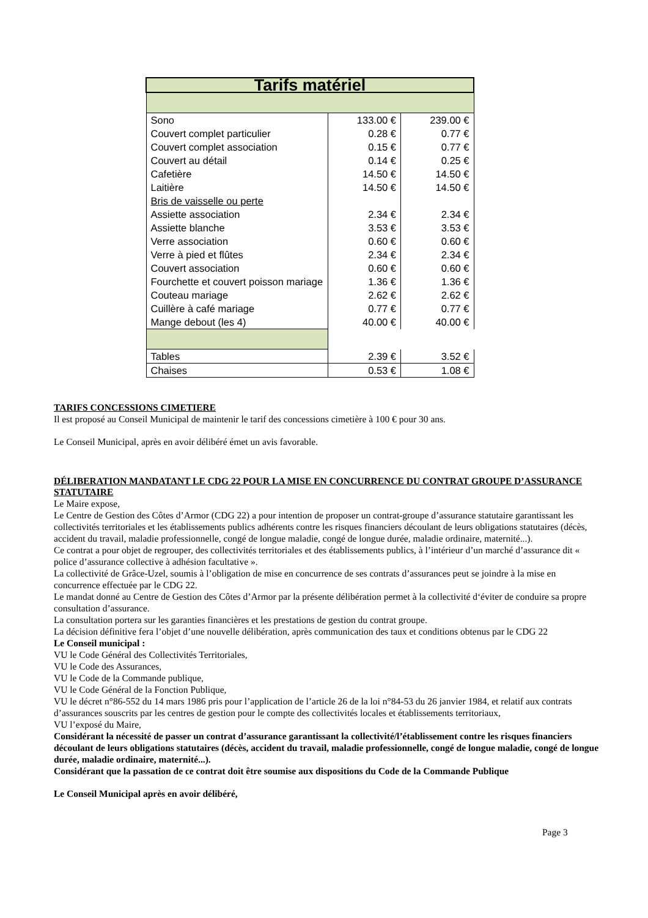| Tarifs matériel | | |
| Sono | 133.00 € | 239.00 € |
| Couvert complet particulier | 0.28 € | 0.77 € |
| Couvert complet association | 0.15 € | 0.77 € |
| Couvert au détail | 0.14 € | 0.25 € |
| Cafetière | 14.50 € | 14.50 € |
| Laitière | 14.50 € | 14.50 € |
| Bris de vaisselle ou perte | | |
| Assiette association | 2.34 € | 2.34 € |
| Assiette blanche | 3.53 € | 3.53 € |
| Verre association | 0.60 € | 0.60 € |
| Verre à pied et flûtes | 2.34 € | 2.34 € |
| Couvert association | 0.60 € | 0.60 € |
| Fourchette et couvert poisson mariage | 1.36 € | 1.36 € |
| Couteau mariage | 2.62 € | 2.62 € |
| Cuillère à café mariage | 0.77 € | 0.77 € |
| Mange debout (les 4) | 40.00 € | 40.00 € |
| Tables | 2.39 € | 3.52 € |
| Chaises | 0.53 € | 1.08 € |
TARIFS CONCESSIONS CIMETIERE
Il est proposé au Conseil Municipal de maintenir le tarif des concessions cimetière à 100 € pour 30 ans.
Le Conseil Municipal, après en avoir délibéré émet un avis favorable.
DÉLIBERATION MANDATANT LE CDG 22 POUR LA MISE EN CONCURRENCE DU CONTRAT GROUPE D’ASSURANCE STATUTAIRE
Le Maire expose,
Le Centre de Gestion des Côtes d’Armor (CDG 22) a pour intention de proposer un contrat-groupe d’assurance statutaire garantissant les collectivités territoriales et les établissements publics adhérents contre les risques financiers découlant de leurs obligations statutaires (décès, accident du travail, maladie professionnelle, congé de longue maladie, congé de longue durée, maladie ordinaire, maternité...).
Ce contrat a pour objet de regrouper, des collectivités territoriales et des établissements publics, à l’intérieur d’un marché d’assurance dit « police d’assurance collective à adhésion facultative ».
La collectivité de Grâce-Uzel, soumis à l’obligation de mise en concurrence de ses contrats d’assurances peut se joindre à la mise en concurrence effectuée par le CDG 22.
Le mandat donné au Centre de Gestion des Côtes d’Armor par la présente délibération permet à la collectivité d‘éviter de conduire sa propre consultation d’assurance.
La consultation portera sur les garanties financières et les prestations de gestion du contrat groupe.
La décision définitive fera l’objet d’une nouvelle délibération, après communication des taux et conditions obtenus par le CDG 22
Le Conseil municipal :
VU le Code Général des Collectivités Territoriales,
VU le Code des Assurances,
VU le Code de la Commande publique,
VU le Code Général de la Fonction Publique,
VU le décret n°86-552 du 14 mars 1986 pris pour l’application de l’article 26 de la loi n°84-53 du 26 janvier 1984, et relatif aux contrats d’assurances souscrits par les centres de gestion pour le compte des collectivités locales et établissements territoriaux,
VU l’exposé du Maire,
Considérant la nécessité de passer un contrat d’assurance garantissant la collectivité/l’établissement contre les risques financiers découlant de leurs obligations statutaires (décès, accident du travail, maladie professionnelle, congé de longue maladie, congé de longue durée, maladie ordinaire, maternité...).
Considérant que la passation de ce contrat doit être soumise aux dispositions du Code de la Commande Publique
Le Conseil Municipal après en avoir délibéré,
Page 3